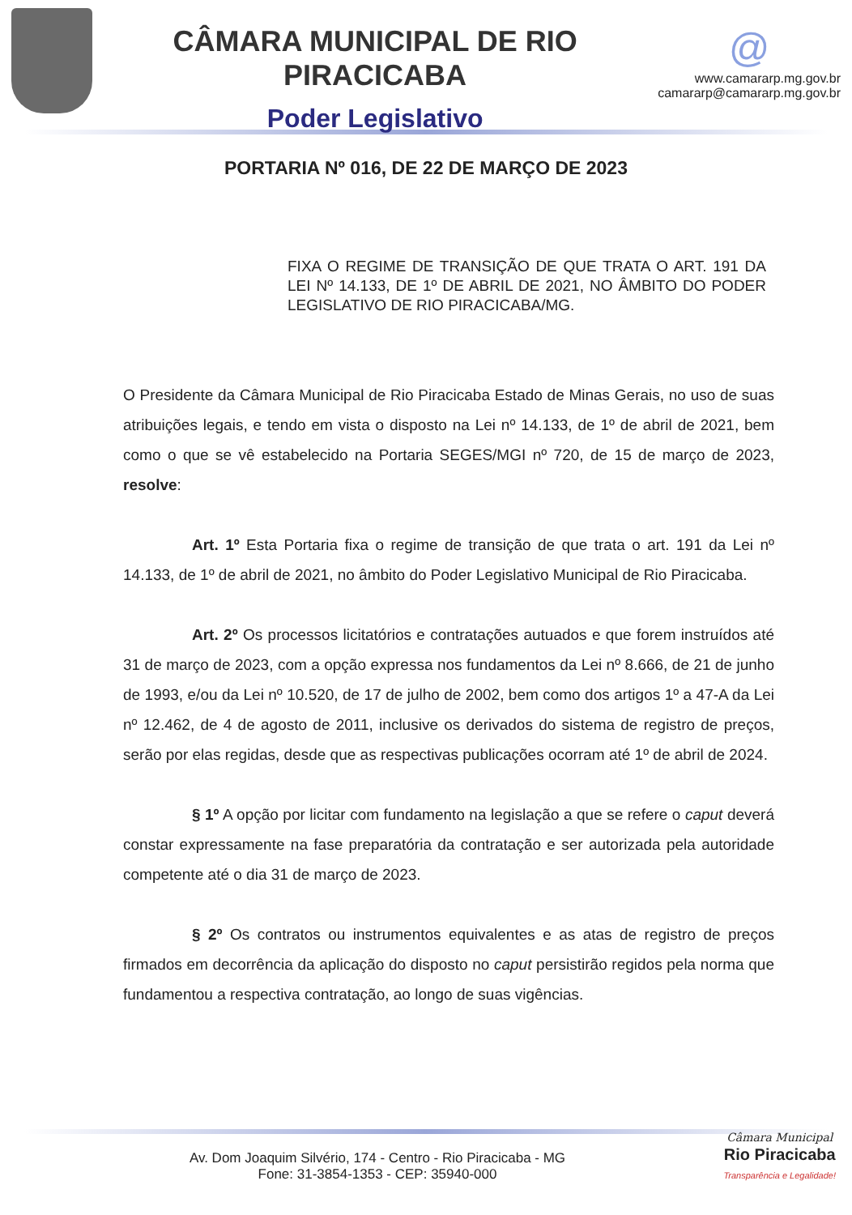CÂMARA MUNICIPAL DE RIO PIRACICABA
Poder Legislativo
@
www.camararp.mg.gov.br
camararp@camararp.mg.gov.br
PORTARIA Nº 016, DE 22 DE MARÇO DE 2023
FIXA O REGIME DE TRANSIÇÃO DE QUE TRATA O ART. 191 DA LEI Nº 14.133, DE 1º DE ABRIL DE 2021, NO ÂMBITO DO PODER LEGISLATIVO DE RIO PIRACICABA/MG.
O Presidente da Câmara Municipal de Rio Piracicaba Estado de Minas Gerais, no uso de suas atribuições legais, e tendo em vista o disposto na Lei nº 14.133, de 1º de abril de 2021, bem como o que se vê estabelecido na Portaria SEGES/MGI nº 720, de 15 de março de 2023, resolve:
Art. 1º Esta Portaria fixa o regime de transição de que trata o art. 191 da Lei nº 14.133, de 1º de abril de 2021, no âmbito do Poder Legislativo Municipal de Rio Piracicaba.
Art. 2º Os processos licitatórios e contratações autuados e que forem instruídos até 31 de março de 2023, com a opção expressa nos fundamentos da Lei nº 8.666, de 21 de junho de 1993, e/ou da Lei nº 10.520, de 17 de julho de 2002, bem como dos artigos 1º a 47-A da Lei nº 12.462, de 4 de agosto de 2011, inclusive os derivados do sistema de registro de preços, serão por elas regidas, desde que as respectivas publicações ocorram até 1º de abril de 2024.
§ 1º A opção por licitar com fundamento na legislação a que se refere o caput deverá constar expressamente na fase preparatória da contratação e ser autorizada pela autoridade competente até o dia 31 de março de 2023.
§ 2º Os contratos ou instrumentos equivalentes e as atas de registro de preços firmados em decorrência da aplicação do disposto no caput persistirão regidos pela norma que fundamentou a respectiva contratação, ao longo de suas vigências.
Av. Dom Joaquim Silvério, 174 - Centro - Rio Piracicaba - MG
Fone: 31-3854-1353 - CEP: 35940-000
Câmara Municipal
Rio Piracicaba
Transparência e Legalidade!